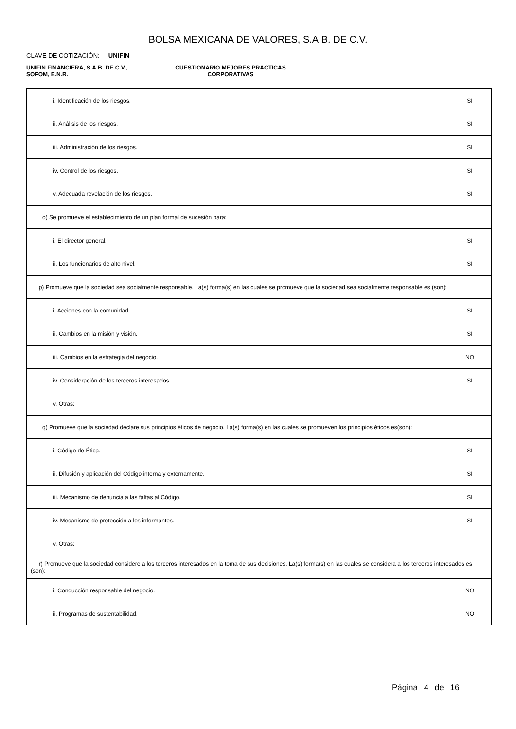BOLSA MEXICANA DE VALORES, S.A.B. DE C.V.
CLAVE DE COTIZACIÓN: UNIFIN
UNIFIN FINANCIERA, S.A.B. DE C.V.,
SOFOM, E.N.R.
CUESTIONARIO MEJORES PRACTICAS
CORPORATIVAS
| i. Identificación de los riesgos. | SI |
| ii. Análisis de los riesgos. | SI |
| iii. Administración de los riesgos. | SI |
| iv. Control de los riesgos. | SI |
| v. Adecuada revelación de los riesgos. | SI |
| o) Se promueve el establecimiento de un plan formal de sucesión para: | |
| i. El director general. | SI |
| ii. Los funcionarios de alto nivel. | SI |
| p) Promueve que la sociedad sea socialmente responsable. La(s) forma(s) en las cuales se promueve que la sociedad sea socialmente responsable es (son): | |
| i. Acciones con la comunidad. | SI |
| ii. Cambios en la misión y visión. | SI |
| iii. Cambios en la estrategia del negocio. | NO |
| iv. Consideración de los terceros interesados. | SI |
| v. Otras: | |
| q) Promueve que la sociedad declare sus principios éticos de negocio. La(s) forma(s) en las cuales se promueven los principios éticos es(son): | |
| i. Código de Ética. | SI |
| ii. Difusión y aplicación del Código interna y externamente. | SI |
| iii. Mecanismo de denuncia a las faltas al Código. | SI |
| iv. Mecanismo de protección a los informantes. | SI |
| v. Otras: | |
| r) Promueve que la sociedad considere a los terceros interesados en la toma de sus decisiones. La(s) forma(s) en las cuales se considera a los terceros interesados es (son): | |
| i. Conducción responsable del negocio. | NO |
| ii. Programas de sustentabilidad. | NO |
Página 4 de 16